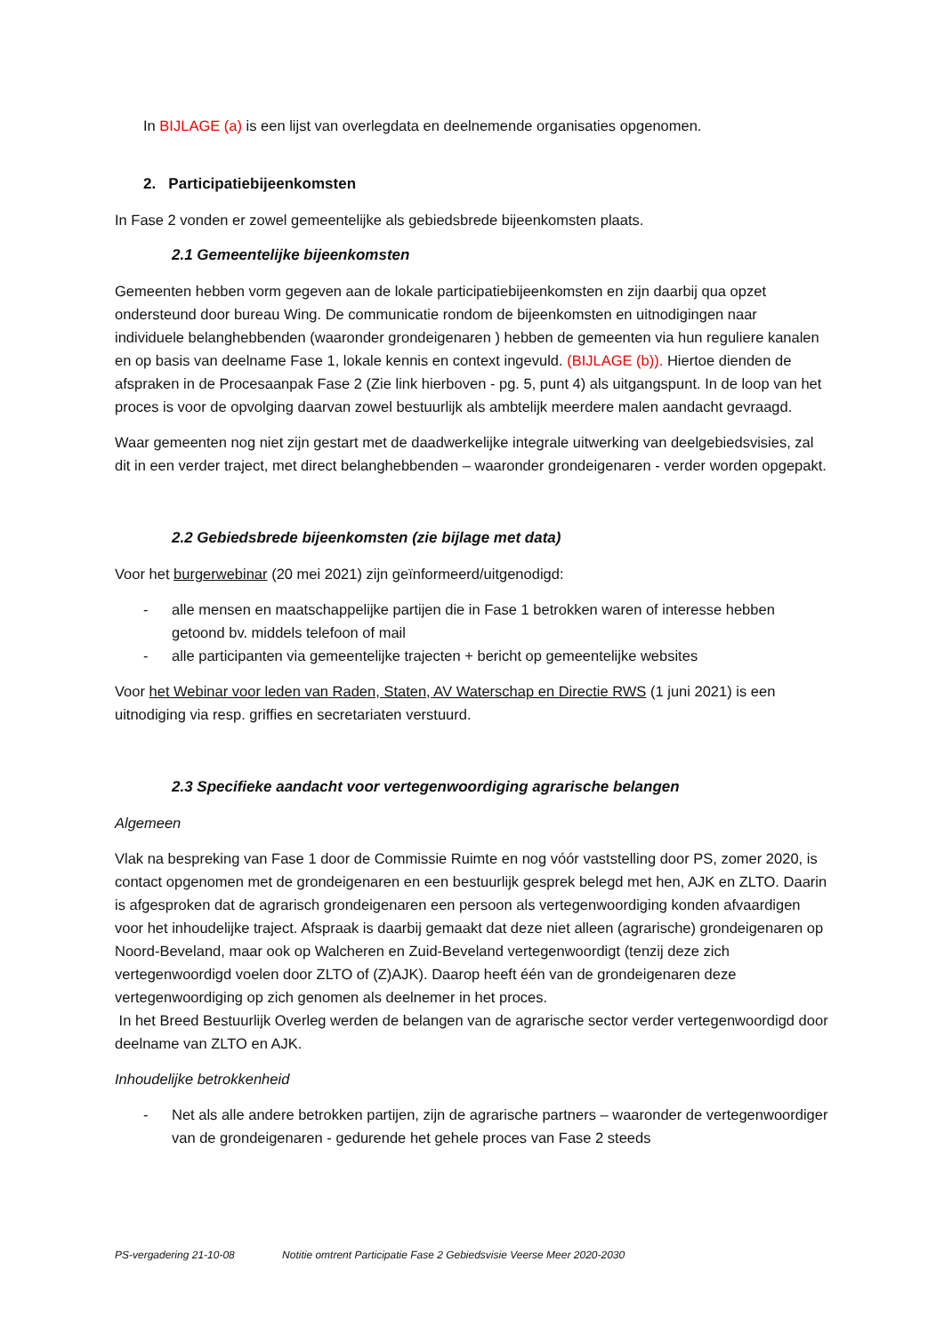In BIJLAGE (a) is een lijst van overlegdata en deelnemende organisaties opgenomen.
2. Participatiebijeenkomsten
In Fase 2 vonden er zowel gemeentelijke als gebiedsbrede bijeenkomsten plaats.
2.1 Gemeentelijke bijeenkomsten
Gemeenten hebben vorm gegeven aan de lokale participatiebijeenkomsten en zijn daarbij qua opzet ondersteund door bureau Wing. De communicatie rondom de bijeenkomsten en uitnodigingen naar individuele belanghebbenden (waaronder grondeigenaren ) hebben de gemeenten via hun reguliere kanalen en op basis van deelname Fase 1, lokale kennis en context ingevuld. (BIJLAGE (b)). Hiertoe dienden de afspraken in de Procesaanpak Fase 2 (Zie link hierboven - pg. 5, punt 4) als uitgangspunt. In de loop van het proces is voor de opvolging daarvan zowel bestuurlijk als ambtelijk meerdere malen aandacht gevraagd.
Waar gemeenten nog niet zijn gestart met de daadwerkelijke integrale uitwerking van deelgebiedsvisies, zal dit in een verder traject, met direct belanghebbenden – waaronder grondeigenaren - verder worden opgepakt.
2.2 Gebiedsbrede bijeenkomsten (zie bijlage met data)
Voor het burgerwebinar (20 mei 2021) zijn geïnformeerd/uitgenodigd:
- alle mensen en maatschappelijke partijen die in Fase 1 betrokken waren of interesse hebben getoond bv. middels telefoon of mail
- alle participanten via gemeentelijke trajecten + bericht op gemeentelijke websites
Voor het Webinar voor leden van Raden, Staten, AV Waterschap en Directie RWS (1 juni 2021) is een uitnodiging via resp. griffies en secretariaten verstuurd.
2.3 Specifieke aandacht voor vertegenwoordiging agrarische belangen
Algemeen
Vlak na bespreking van Fase 1 door de Commissie Ruimte en nog vóór vaststelling door PS, zomer 2020, is contact opgenomen met de grondeigenaren en een bestuurlijk gesprek belegd met hen, AJK en ZLTO. Daarin is afgesproken dat de agrarisch grondeigenaren een persoon als vertegenwoordiging konden afvaardigen voor het inhoudelijke traject. Afspraak is daarbij gemaakt dat deze niet alleen (agrarische) grondeigenaren op Noord-Beveland, maar ook op Walcheren en Zuid-Beveland vertegenwoordigt (tenzij deze zich vertegenwoordigd voelen door ZLTO of (Z)AJK). Daarop heeft één van de grondeigenaren deze vertegenwoordiging op zich genomen als deelnemer in het proces.
In het Breed Bestuurlijk Overleg werden de belangen van de agrarische sector verder vertegenwoordigd door deelname van ZLTO en AJK.
Inhoudelijke betrokkenheid
- Net als alle andere betrokken partijen, zijn de agrarische partners – waaronder de vertegenwoordiger van de grondeigenaren - gedurende het gehele proces van Fase 2 steeds
PS-vergadering 21-10-08 Notitie omtrent Participatie Fase 2 Gebiedsvisie Veerse Meer 2020-2030